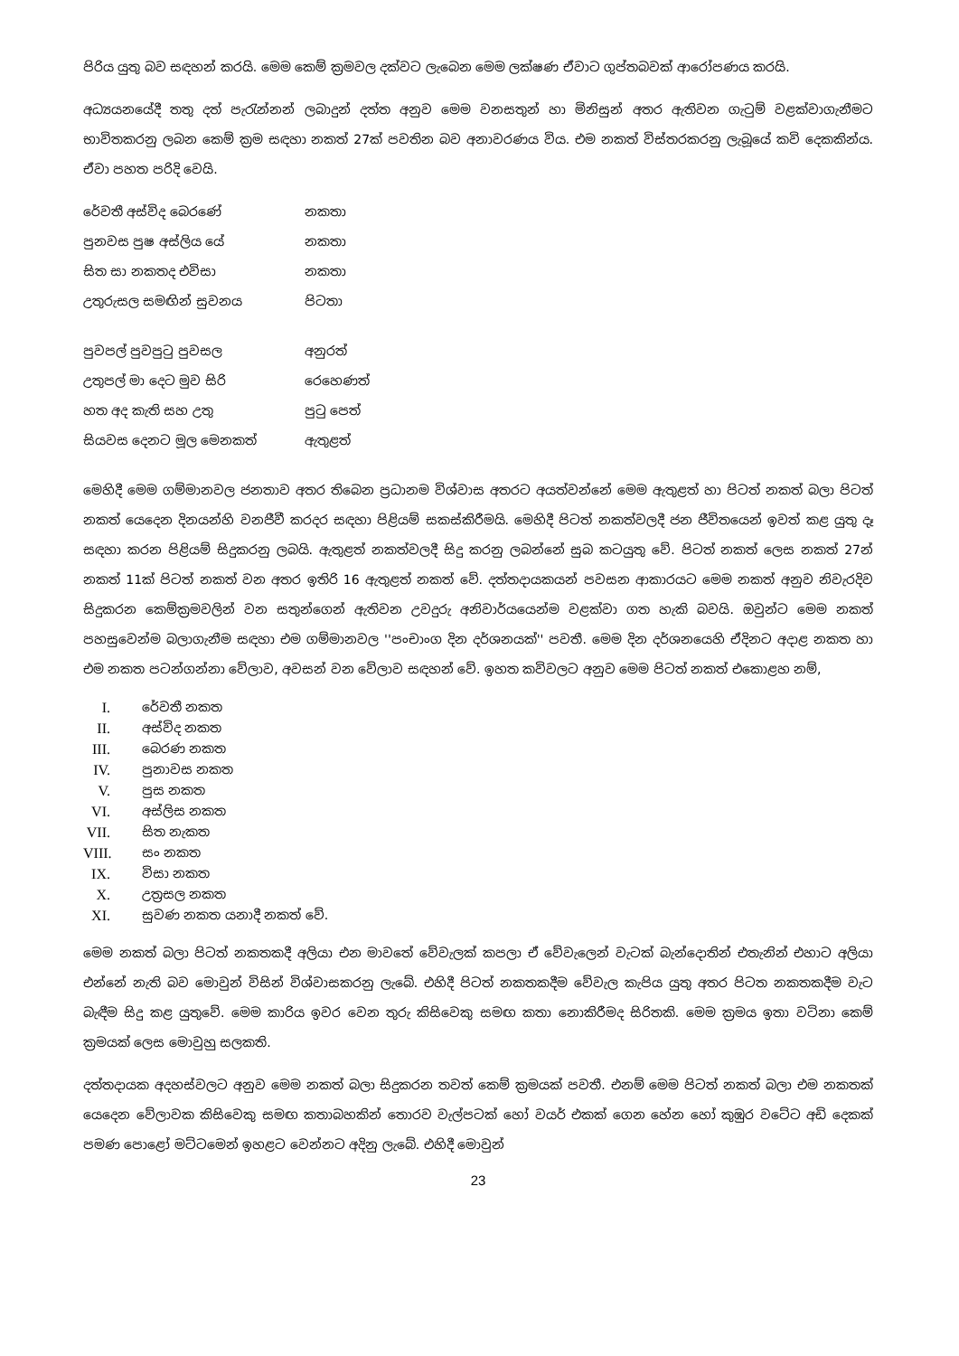පිරිය යුතු බව සඳහන් කරයි. මෙම කෙම් ක්‍රමවල දක්වට ලැබෙන මෙම ලක්ෂණ ඒවාට ගුප්තබවක් ආරෝපණය කරයි.
අධ්‍යයනයේදී තතු දත් පැරැන්නන් ලබාදුන් දත්ත අනුව මෙම වනසතුන් හා මිනිසුන් අතර ඇතිවන ගැටුම් වළක්වාගැනීමට භාවිතකරනු ලබන කෙම් ක්‍රම සඳහා නකත් 27ක් පවතින බව අනාවරණය විය. එම නකත් විස්තරකරනු ලැබූයේ කවි දෙකකින්ය. ඒවා පහත පරිදි වෙයි.
රේවතී අස්විද බෙරණේ නකතා
පුනවස පුෂ අස්ලිය යේ නකතා
සිත සා නකතද එවිසා නකතා
උතුරුසල සමඟින් සුවනය පිටතා
පුවපල් පුවපුටු පුවසල අනුරත්
උතුපල් මා දෙට මුව සිරි රෙහෙණත්
හත අද කැති සහ උතු පුටු පෙත්
සියවස දෙනට මූල මෙනකත් ඇතුළත්
මෙහිදී මෙම ගම්මානවල ජනතාව අතර තිබෙන ප්‍රධානම විශ්වාස අතරට අයත්වන්නේ මෙම ඇතුළත් හා පිටත් නකත් බලා පිටත් නකත් යෙදෙන දිනයන්හි වනජීවී කරදර සඳහා පිළියම් සකස්කිරීමයි. මෙහිදී පිටත් නකත්වලදී ජන ජීවිතයෙන් ඉවත් කළ යුතු දෑ සඳහා කරන පිළියම් සිදුකරනු ලබයි. ඇතුළත් නකත්වලදී සිදු කරනු ලබන්නේ සුබ කටයුතු වේ. පිටත් නකත් ලෙස නකත් 27න් නකත් 11ක් පිටත් නකත් වන අතර ඉතිරි 16 ඇතුළත් නකත් වේ. දත්තදායකයන් පවසන ආකාරයට මෙම නකත් අනුව නිවැරදිව සිදුකරන කෙම්ක්‍රමවලින් වන සතුන්ගෙන් ඇතිවන උවදුරු අනිවාර්යයෙන්ම වළක්වා ගත හැකි බවයි. ඔවුන්ට මෙම නකත් පහසුවෙන්ම බලාගැනීම සඳහා එම ගම්මානවල ''පංචාංග දින දර්ශනයක්'' පවතී. මෙම දින දර්ශනයෙහි ඒදිනට අදාළ නකත හා එම නකත පටන්ගන්නා වේලාව, අවසන් වන වේලාව සඳහන් වේ. ඉහත කවිවලට අනුව මෙම පිටත් නකත් එකොළහ නම්,
I. රේවතී නකත
II. අස්විද නකත
III. බෙරණ නකත
IV. පුනාවස නකත
V. පුස නකත
VI. අස්ලිස නකත
VII. සිත නැකත
VIII. සං නකත
IX. විසා නකත
X. උත්‍රසල නකත
XI. සුවණ නකත යනාදී නකත් වේ.
මෙම නකත් බලා පිටත් නකතකදී අලියා එන මාවතේ වේවැලක් කපලා ඒ වේවැලෙන් වැටක් බැන්දොතින් එතැනින් එහාට අලියා එන්නේ නැති බව මොවුන් විසින් විශ්වාසකරනු ලැබේ. එහිදී පිටත් නකතකදීම වේවැල කැපිය යුතු අතර පිටත නකතකදීම වැට බැඳීම සිදු කළ යුතුවේ. මෙම කාරිය ඉවර වෙන තුරු කිසිවෙකු සමඟ කතා නොකිරීමද සිරිතකි. මෙම ක්‍රමය ඉතා වටිනා කෙම් ක්‍රමයක් ලෙස මොවුහු සලකති.
දත්තදායක අදහස්වලට අනුව මෙම නකත් බලා සිදුකරන තවත් කෙම් ක්‍රමයක් පවතී. එනම් මෙම පිටත් නකත් බලා එම නකතක් යෙදෙන වේලාවක කිසිවෙකු සමඟ කතාබහකින් තොරව වැල්පටක් හෝ වයර් එකක් ගෙන හේන හෝ කුඹුර වටේට අඩි දෙකක් පමණ පොළෝ මට්ටමෙන් ඉහළට වෙන්නට අදිනු ලැබේ. එහිදී මොවුන්
23